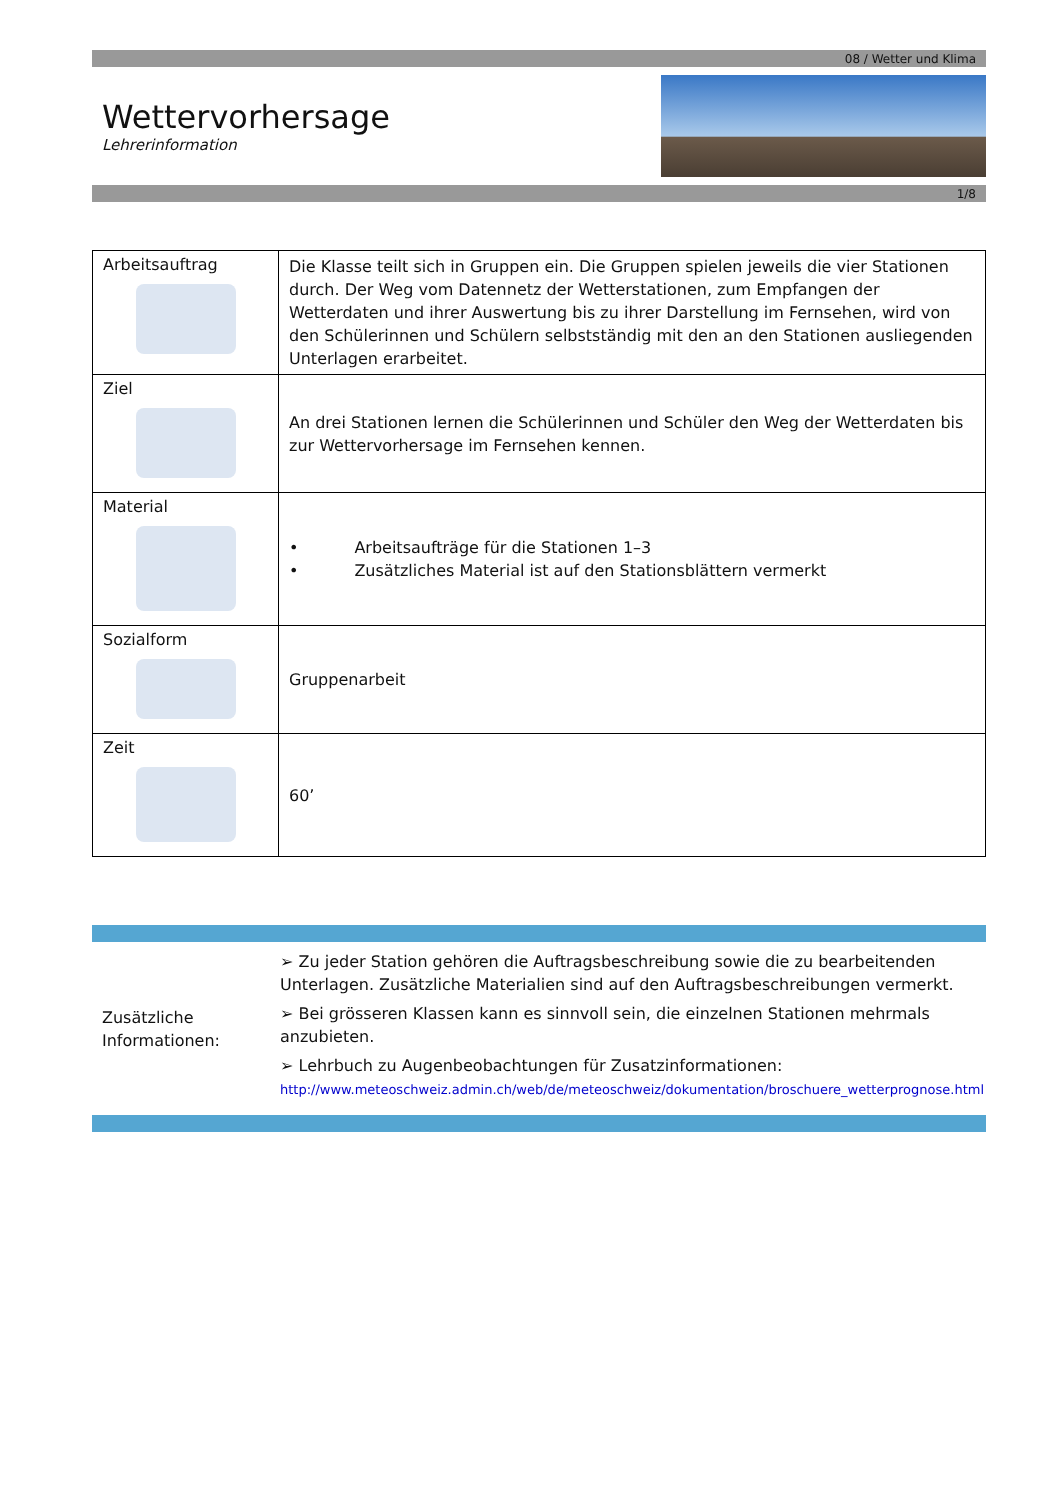08 / Wetter und Klima
Wettervorhersage
Lehrerinformation
1/8
| Arbeitsauftrag | Die Klasse teilt sich in Gruppen ein. Die Gruppen spielen jeweils die vier Stationen durch. Der Weg vom Datennetz der Wetterstationen, zum Empfangen der Wetterdaten und ihrer Auswertung bis zu ihrer Darstellung im Fernsehen, wird von den Schülerinnen und Schülern selbstständig mit den an den Stationen ausliegenden Unterlagen erarbeitet. |
| Ziel | An drei Stationen lernen die Schülerinnen und Schüler den Weg der Wetterdaten bis zur Wettervorhersage im Fernsehen kennen. |
| Material | • Arbeitsaufträge für die Stationen 1–3 • Zusätzliches Material ist auf den Stationsblättern vermerkt |
| Sozialform | Gruppenarbeit |
| Zeit | 60’ |
Zusätzliche Informationen:
➢ Zu jeder Station gehören die Auftragsbeschreibung sowie die zu bearbeitenden Unterlagen. Zusätzliche Materialien sind auf den Auftragsbeschreibungen vermerkt.
➢ Bei grösseren Klassen kann es sinnvoll sein, die einzelnen Stationen mehrmals anzubieten.
➢ Lehrbuch zu Augenbeobachtungen für Zusatzinformationen:
http://www.meteoschweiz.admin.ch/web/de/meteoschweiz/dokumentation/broschuere_wetterprognose.html